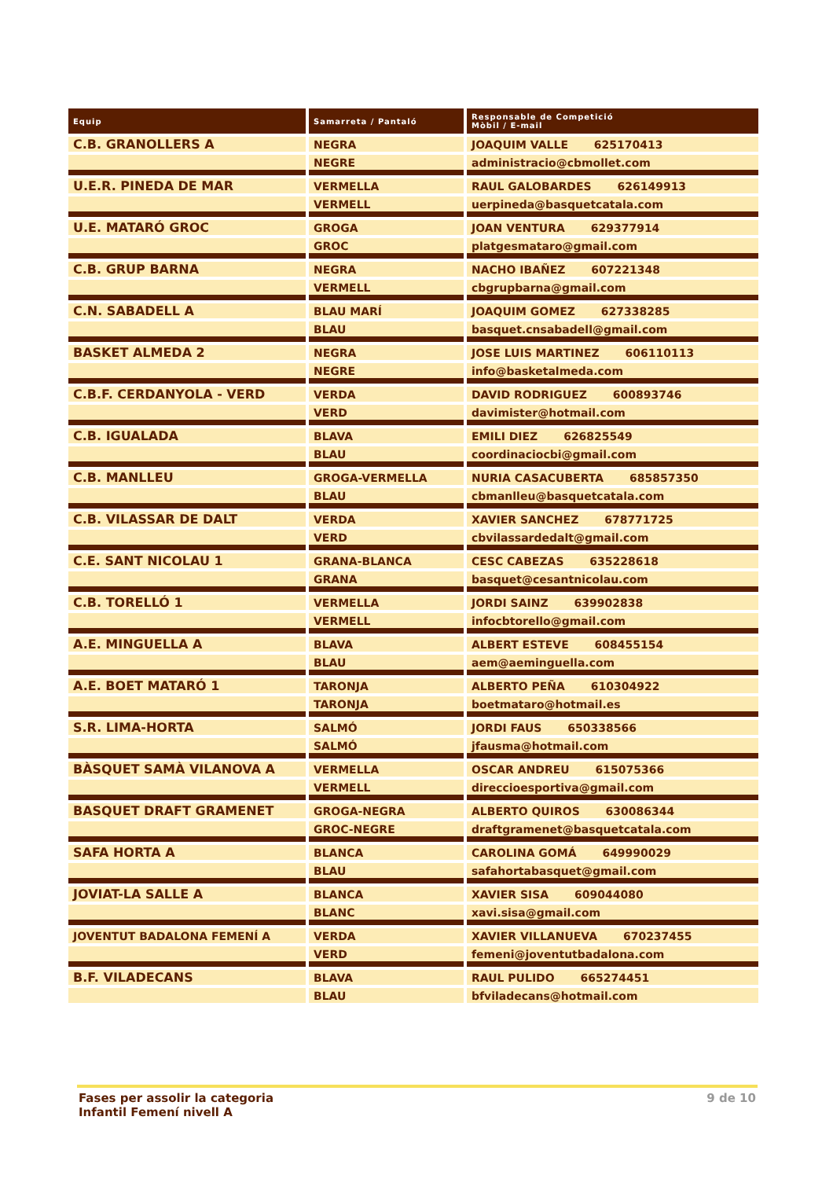| Equip | Samarreta / Pantaló | Responsable de Competició Mòbil / E-mail |
| --- | --- | --- |
| C.B. GRANOLLERS A | NEGRA | JOAQUIM VALLE 625170413 |
| | NEGRE | administracio@cbmollet.com |
| U.E.R. PINEDA DE MAR | VERMELLA | RAUL GALOBARDES 626149913 |
| | VERMELL | uerpineda@basquetcatala.com |
| U.E. MATARÓ GROC | GROGA | JOAN VENTURA 629377914 |
| | GROC | platgesmataro@gmail.com |
| C.B. GRUP BARNA | NEGRA | NACHO IBAÑEZ 607221348 |
| | VERMELL | cbgrupbarna@gmail.com |
| C.N. SABADELL A | BLAU MARÍ | JOAQUIM GOMEZ 627338285 |
| | BLAU | basquet.cnsabadell@gmail.com |
| BASKET ALMEDA 2 | NEGRA | JOSE LUIS MARTINEZ 606110113 |
| | NEGRE | info@basketalmeda.com |
| C.B.F. CERDANYOLA - VERD | VERDA | DAVID RODRIGUEZ 600893746 |
| | VERD | davimister@hotmail.com |
| C.B. IGUALADA | BLAVA | EMILI DIEZ 626825549 |
| | BLAU | coordinaciocbi@gmail.com |
| C.B. MANLLEU | GROGA-VERMELLA | NURIA CASACUBERTA 685857350 |
| | BLAU | cbmanlleu@basquetcatala.com |
| C.B. VILASSAR DE DALT | VERDA | XAVIER SANCHEZ 678771725 |
| | VERD | cbvilassardedalt@gmail.com |
| C.E. SANT NICOLAU 1 | GRANA-BLANCA | CESC CABEZAS 635228618 |
| | GRANA | basquet@cesantnicolau.com |
| C.B. TORELLÓ 1 | VERMELLA | JORDI SAINZ 639902838 |
| | VERMELL | infocbtorello@gmail.com |
| A.E. MINGUELLA A | BLAVA | ALBERT ESTEVE 608455154 |
| | BLAU | aem@aeminguella.com |
| A.E. BOET MATARÓ 1 | TARONJA | ALBERTO PEÑA 610304922 |
| | TARONJA | boetmataro@hotmail.es |
| S.R. LIMA-HORTA | SALMÓ | JORDI FAUS 650338566 |
| | SALMÓ | jfausma@hotmail.com |
| BÀSQUET SAMÀ VILANOVA A | VERMELLA | OSCAR ANDREU 615075366 |
| | VERMELL | direccioesportiva@gmail.com |
| BASQUET DRAFT GRAMENET | GROGA-NEGRA | ALBERTO QUIROS 630086344 |
| | GROC-NEGRE | draftgramenet@basquetcatala.com |
| SAFA HORTA A | BLANCA | CAROLINA GOMÁ 649990029 |
| | BLAU | safahortabasquet@gmail.com |
| JOVIAT-LA SALLE A | BLANCA | XAVIER SISA 609044080 |
| | BLANC | xavi.sisa@gmail.com |
| JOVENTUT BADALONA FEMENÍ A | VERDA | XAVIER VILLANUEVA 670237455 |
| | VERD | femeni@joventutbadalona.com |
| B.F. VILADECANS | BLAVA | RAUL PULIDO 665274451 |
| | BLAU | bfviladecans@hotmail.com |
Fases per assolir la categoria
Infantil Femení nivell A
9 de 10